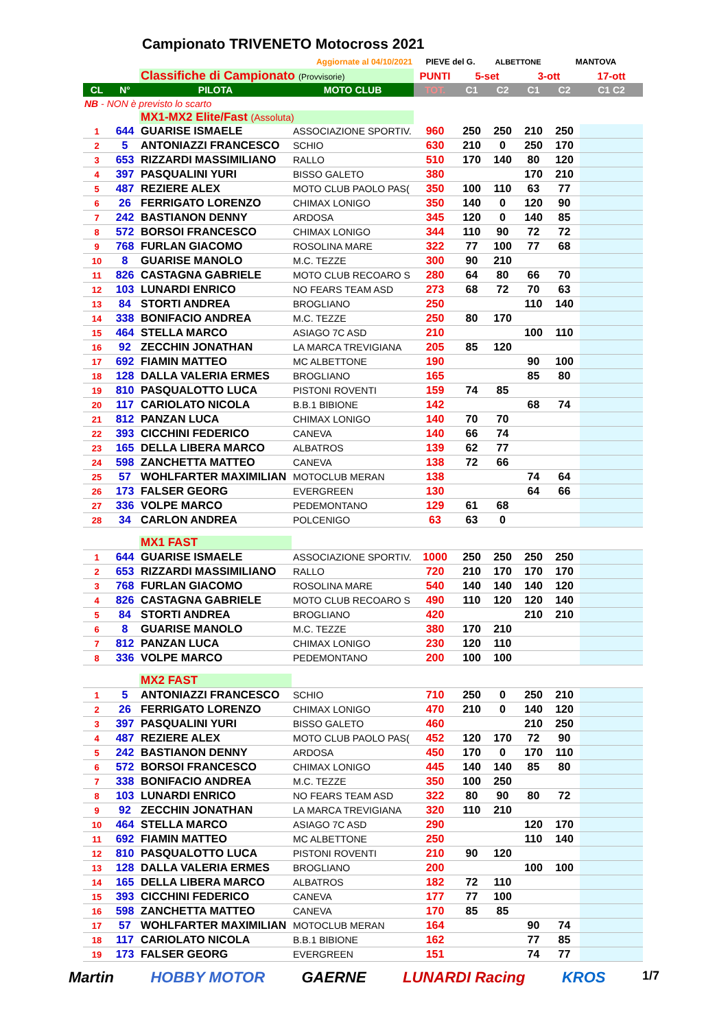Campionato TRIVENETO Motocross 2021
| Aggiornate al 04/10/2021 | | | | PIEVE del G. | | ALBETTONE | | MANTOVA | |
| | | Classifiche di Campionato (Provvisorie) | | PUNTI | 5-set | | 3-ott | | 17-ott |
| CL | N° | PILOTA | MOTO CLUB | TOT. | C1 | C2 | C1 | C2 | C1 C2 |
| NB - NON è previsto lo scarto | | | | | | | | | |
| | | MX1-MX2 Elite/Fast (Assoluta) | | | | | | | |
| 1 | 644 | GUARISE ISMAELE | ASSOCIAZIONE SPORTIV. | 960 | 250 | 250 | 210 | 250 | |
| 2 | 5 | ANTONIAZZI FRANCESCO | SCHIO | 630 | 210 | 0 | 250 | 170 | |
| 3 | 653 | RIZZARDI MASSIMILIANO | RALLO | 510 | 170 | 140 | 80 | 120 | |
| 4 | 397 | PASQUALINI YURI | BISSO GALETO | 380 | | | 170 | 210 | |
| 5 | 487 | REZIERE ALEX | MOTO CLUB PAOLO PAS( | 350 | 100 | 110 | 63 | 77 | |
| 6 | 26 | FERRIGATO LORENZO | CHIMAX LONIGO | 350 | 140 | 0 | 120 | 90 | |
| 7 | 242 | BASTIANON DENNY | ARDOSA | 345 | 120 | 0 | 140 | 85 | |
| 8 | 572 | BORSOI FRANCESCO | CHIMAX LONIGO | 344 | 110 | 90 | 72 | 72 | |
| 9 | 768 | FURLAN GIACOMO | ROSOLINA MARE | 322 | 77 | 100 | 77 | 68 | |
| 10 | 8 | GUARISE MANOLO | M.C. TEZZE | 300 | 90 | 210 | | | |
| 11 | 826 | CASTAGNA GABRIELE | MOTO CLUB RECOARO S | 280 | 64 | 80 | 66 | 70 | |
| 12 | 103 | LUNARDI ENRICO | NO FEARS TEAM ASD | 273 | 68 | 72 | 70 | 63 | |
| 13 | 84 | STORTI ANDREA | BROGLIANO | 250 | | | 110 | 140 | |
| 14 | 338 | BONIFACIO ANDREA | M.C. TEZZE | 250 | 80 | 170 | | | |
| 15 | 464 | STELLA MARCO | ASIAGO 7C ASD | 210 | | | 100 | 110 | |
| 16 | 92 | ZECCHIN JONATHAN | LA MARCA TREVIGIANA | 205 | 85 | 120 | | | |
| 17 | 692 | FIAMIN MATTEO | MC ALBETTONE | 190 | | | 90 | 100 | |
| 18 | 128 | DALLA VALERIA ERMES | BROGLIANO | 165 | | | 85 | 80 | |
| 19 | 810 | PASQUALOTTO LUCA | PISTONI ROVENTI | 159 | 74 | 85 | | | |
| 20 | 117 | CARIOLATO NICOLA | B.B.1 BIBIONE | 142 | | | 68 | 74 | |
| 21 | 812 | PANZAN LUCA | CHIMAX LONIGO | 140 | 70 | 70 | | | |
| 22 | 393 | CICCHINI FEDERICO | CANEVA | 140 | 66 | 74 | | | |
| 23 | 165 | DELLA LIBERA MARCO | ALBATROS | 139 | 62 | 77 | | | |
| 24 | 598 | ZANCHETTA MATTEO | CANEVA | 138 | 72 | 66 | | | |
| 25 | 57 | WOHLFARTER MAXIMILIAN | MOTOCLUB MERAN | 138 | | | 74 | 64 | |
| 26 | 173 | FALSER GEORG | EVERGREEN | 130 | | | 64 | 66 | |
| 27 | 336 | VOLPE MARCO | PEDEMONTANO | 129 | 61 | 68 | | | |
| 28 | 34 | CARLON ANDREA | POLCENIGO | 63 | 63 | 0 | | | |
| | | MX1 FAST | | | | | | | |
| 1 | 644 | GUARISE ISMAELE | ASSOCIAZIONE SPORTIV. | 1000 | 250 | 250 | 250 | 250 | |
| 2 | 653 | RIZZARDI MASSIMILIANO | RALLO | 720 | 210 | 170 | 170 | 170 | |
| 3 | 768 | FURLAN GIACOMO | ROSOLINA MARE | 540 | 140 | 140 | 140 | 120 | |
| 4 | 826 | CASTAGNA GABRIELE | MOTO CLUB RECOARO S | 490 | 110 | 120 | 120 | 140 | |
| 5 | 84 | STORTI ANDREA | BROGLIANO | 420 | | | 210 | 210 | |
| 6 | 8 | GUARISE MANOLO | M.C. TEZZE | 380 | 170 | 210 | | | |
| 7 | 812 | PANZAN LUCA | CHIMAX LONIGO | 230 | 120 | 110 | | | |
| 8 | 336 | VOLPE MARCO | PEDEMONTANO | 200 | 100 | 100 | | | |
| | | MX2 FAST | | | | | | | |
| 1 | 5 | ANTONIAZZI FRANCESCO | SCHIO | 710 | 250 | 0 | 250 | 210 | |
| 2 | 26 | FERRIGATO LORENZO | CHIMAX LONIGO | 470 | 210 | 0 | 140 | 120 | |
| 3 | 397 | PASQUALINI YURI | BISSO GALETO | 460 | | | 210 | 250 | |
| 4 | 487 | REZIERE ALEX | MOTO CLUB PAOLO PAS( | 452 | 120 | 170 | 72 | 90 | |
| 5 | 242 | BASTIANON DENNY | ARDOSA | 450 | 170 | 0 | 170 | 110 | |
| 6 | 572 | BORSOI FRANCESCO | CHIMAX LONIGO | 445 | 140 | 140 | 85 | 80 | |
| 7 | 338 | BONIFACIO ANDREA | M.C. TEZZE | 350 | 100 | 250 | | | |
| 8 | 103 | LUNARDI ENRICO | NO FEARS TEAM ASD | 322 | 80 | 90 | 80 | 72 | |
| 9 | 92 | ZECCHIN JONATHAN | LA MARCA TREVIGIANA | 320 | 110 | 210 | | | |
| 10 | 464 | STELLA MARCO | ASIAGO 7C ASD | 290 | | | 120 | 170 | |
| 11 | 692 | FIAMIN MATTEO | MC ALBETTONE | 250 | | | 110 | 140 | |
| 12 | 810 | PASQUALOTTO LUCA | PISTONI ROVENTI | 210 | 90 | 120 | | | |
| 13 | 128 | DALLA VALERIA ERMES | BROGLIANO | 200 | | | 100 | 100 | |
| 14 | 165 | DELLA LIBERA MARCO | ALBATROS | 182 | 72 | 110 | | | |
| 15 | 393 | CICCHINI FEDERICO | CANEVA | 177 | 77 | 100 | | | |
| 16 | 598 | ZANCHETTA MATTEO | CANEVA | 170 | 85 | 85 | | | |
| 17 | 57 | WOHLFARTER MAXIMILIAN | MOTOCLUB MERAN | 164 | | | 90 | 74 | |
| 18 | 117 | CARIOLATO NICOLA | B.B.1 BIBIONE | 162 | | | 77 | 85 | |
| 19 | 173 | FALSER GEORG | EVERGREEN | 151 | | | 74 | 77 | |
Martin HOBBY MOTOR GAERNE LUNARDI Racing KROS 1/7